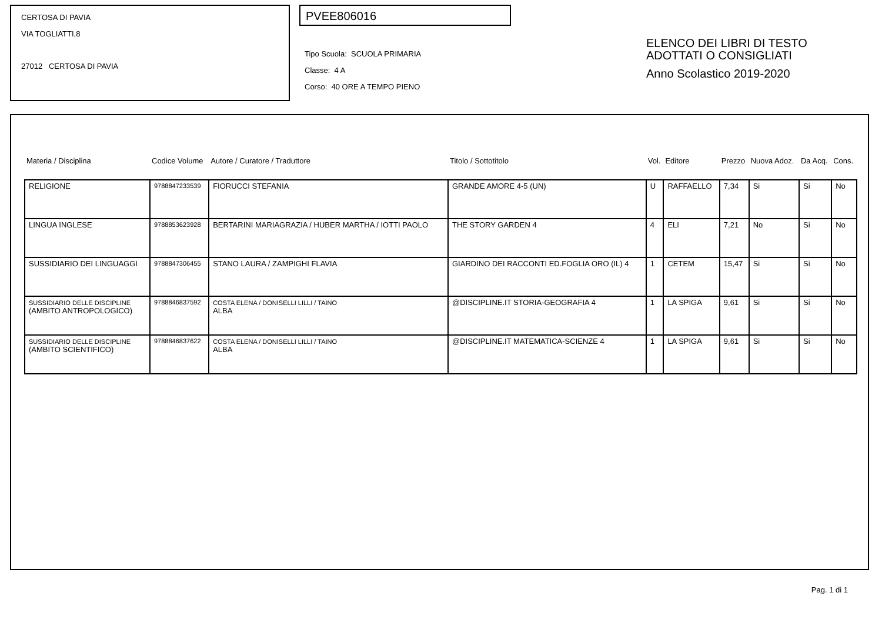CERTOSA DI PAVIA
VIA TOGLIATTI,8
27012 CERTOSA DI PAVIA
PVEE806016
Tipo Scuola: SCUOLA PRIMARIA
Classe: 4 A
Corso: 40 ORE A TEMPO PIENO
ELENCO DEI LIBRI DI TESTO
ADOTTATI O CONSIGLIATI
Anno Scolastico 2019-2020
| Materia / Disciplina | Codice Volume | Autore / Curatore / Traduttore | Titolo / Sottotitolo | Vol. | Editore | Prezzo | Nuova Adoz. | Da Acq. | Cons. |
| --- | --- | --- | --- | --- | --- | --- | --- | --- | --- |
| RELIGIONE | 9788847233539 | FIORUCCI STEFANIA | GRANDE AMORE 4-5 (UN) | U | RAFFAELLO | 7,34 | Si | Si | No |
| LINGUA INGLESE | 9788853623928 | BERTARINI MARIAGRAZIA / HUBER MARTHA / IOTTI PAOLO | THE STORY GARDEN 4 | 4 | ELI | 7,21 | No | Si | No |
| SUSSIDIARIO DEI LINGUAGGI | 9788847306455 | STANO LAURA / ZAMPIGHI FLAVIA | GIARDINO DEI RACCONTI ED.FOGLIA ORO (IL) 4 | 1 | CETEM | 15,47 | Si | Si | No |
| SUSSIDIARIO DELLE DISCIPLINE (AMBITO ANTROPOLOGICO) | 9788846837592 | COSTA ELENA / DONISELLI LILLI / TAINO ALBA | @DISCIPLINE.IT STORIA-GEOGRAFIA 4 | 1 | LA SPIGA | 9,61 | Si | Si | No |
| SUSSIDIARIO DELLE DISCIPLINE (AMBITO SCIENTIFICO) | 9788846837622 | COSTA ELENA / DONISELLI LILLI / TAINO ALBA | @DISCIPLINE.IT MATEMATICA-SCIENZE 4 | 1 | LA SPIGA | 9,61 | Si | Si | No |
Pag. 1 di 1